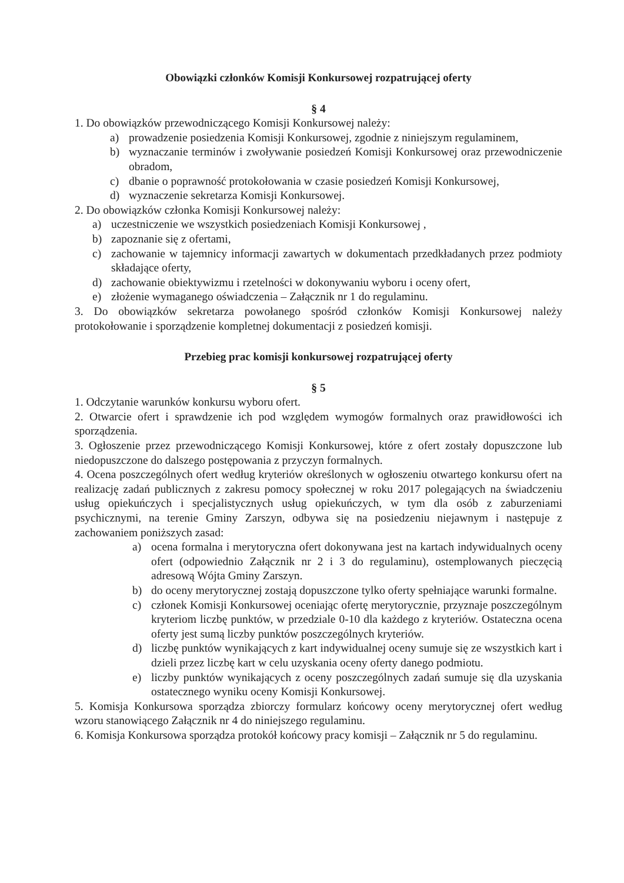Obowiązki członków Komisji Konkursowej rozpatrującej oferty
§ 4
1. Do obowiązków przewodniczącego Komisji Konkursowej należy:
a) prowadzenie posiedzenia Komisji Konkursowej, zgodnie z niniejszym regulaminem,
b) wyznaczanie terminów i zwoływanie posiedzeń Komisji Konkursowej oraz przewodniczenie obradom,
c) dbanie o poprawność protokołowania w czasie posiedzeń Komisji Konkursowej,
d) wyznaczenie sekretarza Komisji Konkursowej.
2. Do obowiązków członka Komisji Konkursowej należy:
a) uczestniczenie we wszystkich posiedzeniach Komisji Konkursowej ,
b) zapoznanie się z ofertami,
c) zachowanie w tajemnicy informacji zawartych w dokumentach przedkładanych przez podmioty składające oferty,
d) zachowanie obiektywizmu i rzetelności w dokonywaniu wyboru i oceny ofert,
e) złożenie wymaganego oświadczenia – Załącznik nr 1 do regulaminu.
3. Do obowiązków sekretarza powołanego spośród członków Komisji Konkursowej należy protokołowanie i sporządzenie kompletnej dokumentacji z posiedzeń komisji.
Przebieg prac komisji konkursowej rozpatrującej oferty
§ 5
1. Odczytanie warunków konkursu wyboru ofert.
2. Otwarcie ofert i sprawdzenie ich pod względem wymogów formalnych oraz prawidłowości ich sporządzenia.
3. Ogłoszenie przez przewodniczącego Komisji Konkursowej, które z ofert zostały dopuszczone lub niedopuszczone do dalszego postępowania z przyczyn formalnych.
4. Ocena poszczególnych ofert według kryteriów określonych w ogłoszeniu otwartego konkursu ofert na realizację zadań publicznych z zakresu pomocy społecznej w roku 2017 polegających na świadczeniu usług opiekuńczych i specjalistycznych usług opiekuńczych, w tym dla osób z zaburzeniami psychicznymi, na terenie Gminy Zarszyn, odbywa się na posiedzeniu niejawnym i następuje z zachowaniem poniższych zasad:
a) ocena formalna i merytoryczna ofert dokonywana jest na kartach indywidualnych oceny ofert (odpowiednio Załącznik nr 2 i 3 do regulaminu), ostemplowanych pieczęcią adresową Wójta Gminy Zarszyn.
b) do oceny merytorycznej zostają dopuszczone tylko oferty spełniające warunki formalne.
c) członek Komisji Konkursowej oceniając ofertę merytorycznie, przyznaje poszczególnym kryteriom liczbę punktów, w przedziale 0-10 dla każdego z kryteriów. Ostateczna ocena oferty jest sumą liczby punktów poszczególnych kryteriów.
d) liczbę punktów wynikających z kart indywidualnej oceny sumuje się ze wszystkich kart i dzieli przez liczbę kart w celu uzyskania oceny oferty danego podmiotu.
e) liczby punktów wynikających z oceny poszczególnych zadań sumuje się dla uzyskania ostatecznego wyniku oceny Komisji Konkursowej.
5. Komisja Konkursowa sporządza zbiorczy formularz końcowy oceny merytorycznej ofert według wzoru stanowiącego Załącznik nr 4 do niniejszego regulaminu.
6. Komisja Konkursowa sporządza protokół końcowy pracy komisji – Załącznik nr 5 do regulaminu.